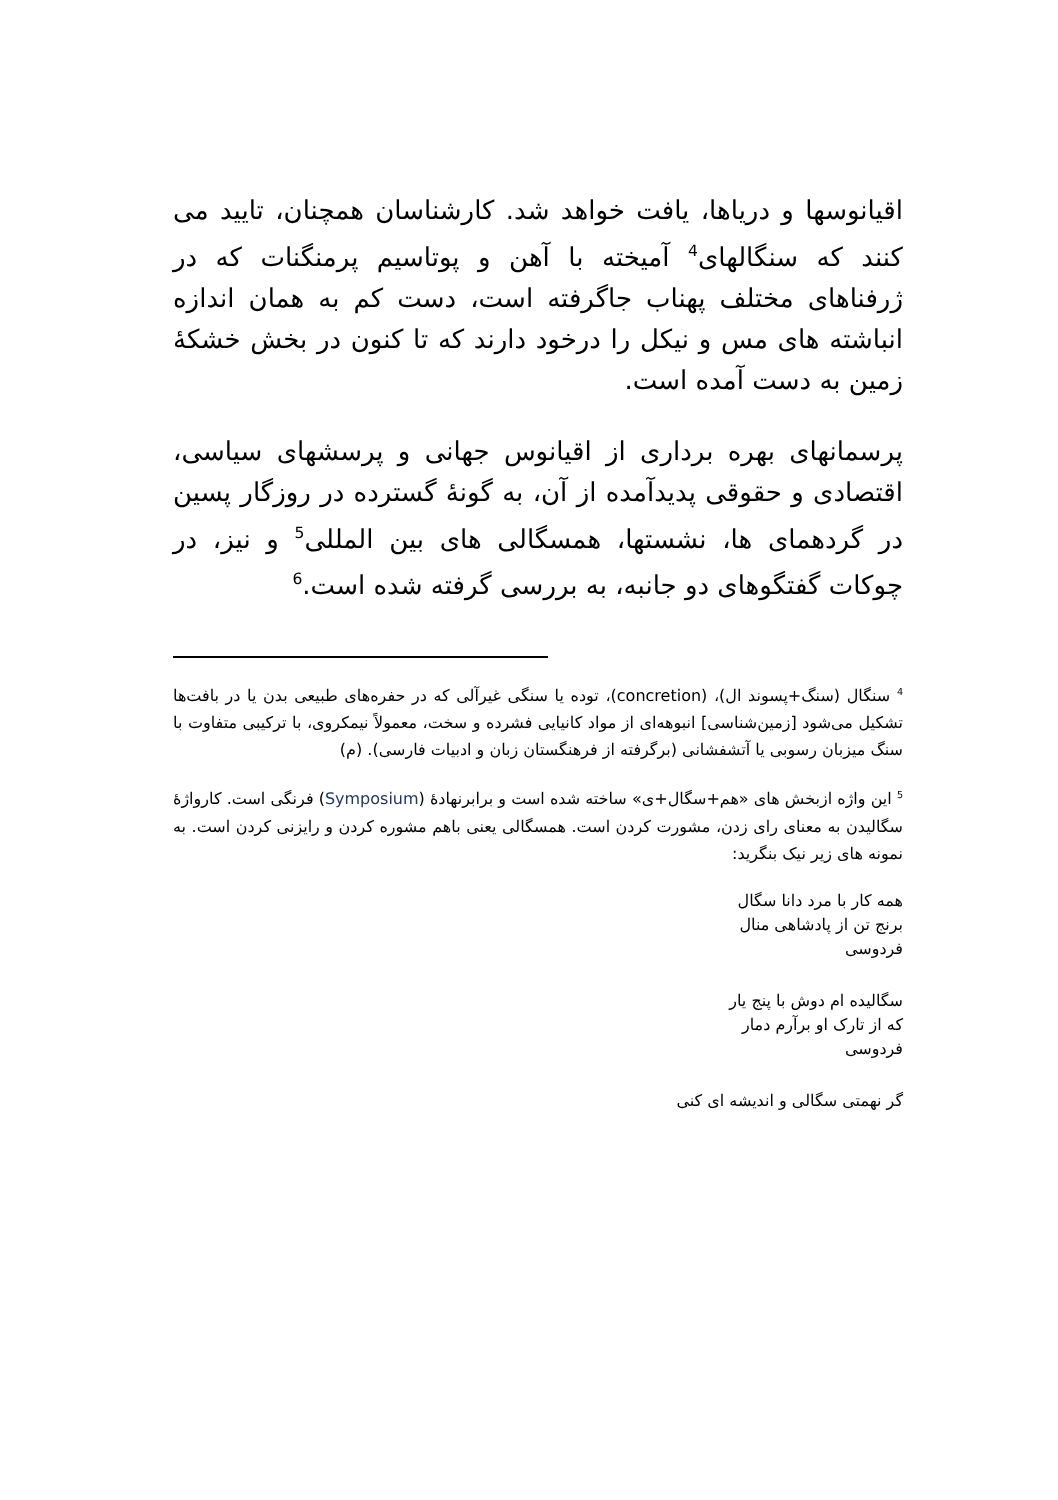اقیانوسها و دریاها، یافت خواهد شد. کارشناسان همچنان، تایید می کنند که سنگالهای<sup>4</sup> آمیخته با آهن و پوتاسیم پرمنگنات که در ژرفناهای مختلف پهناب جاگرفته است، دست کم به همان اندازه انباشته های مس و نیکل را درخود دارند که تا کنون در بخش خشکهٔ زمین به دست آمده است.
پرسمانهای بهره برداری از اقیانوس جهانی و پرسشهای سیاسی، اقتصادی و حقوقی پدیدآمده از آن، به گونهٔ گسترده در روزگار پسین در گردهمای ها، نشستها، همسگالی های بین المللی<sup>5</sup> و نیز، در چوکات گفتگوهای دو جانبه، به بررسی گرفته شده است.<sup>6</sup>
<sup>4</sup> سنگال (سنگ+پسوند ال)، (concretion)، توده یا سنگی غیرآلی که در حفره‌های طبیعی بدن یا در بافت‌ها تشکیل می‌شود [زمین‌شناسی] انبوهه‌ای از مواد کانیایی فشرده و سخت، معمولاً نیمکروی، با ترکیبی متفاوت با سنگ میزبان رسوبی یا آتشفشانی (برگرفته از فرهنگستان زبان و ادبیات فارسی). (م)
<sup>5</sup> این واژه ازبخش های «هم+سگال+ی» ساخته شده است و برابرنهادهٔ (Symposium) فرنگی است. کارواژهٔ سگالیدن به معنای رای زدن، مشورت کردن است. همسگالی یعنی باهم مشوره کردن و رایزنی کردن است. به نمونه های زیر نیک بنگرید:
همه کار با مرد دانا سگال
برنج تن از پادشاهی منال
فردوسی
سگالیده ام دوش با پنج یار
که از تارک او برآرم دمار
فردوسی
گر نهمتی سگالی و اندیشه ای کنی